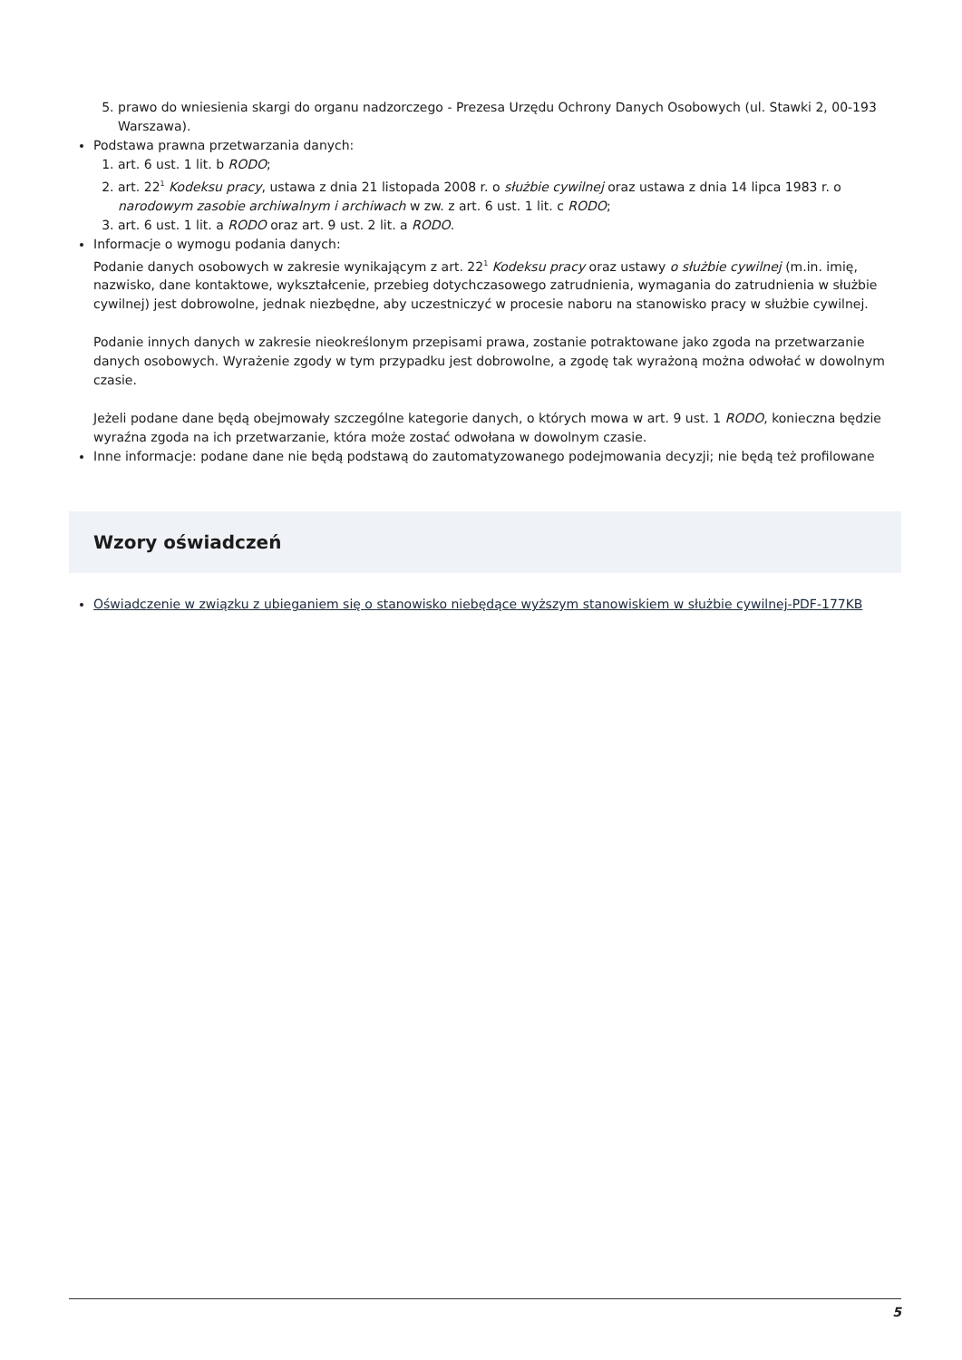5. prawo do wniesienia skargi do organu nadzorczego - Prezesa Urzędu Ochrony Danych Osobowych (ul. Stawki 2, 00-193 Warszawa).
Podstawa prawna przetwarzania danych:
1. art. 6 ust. 1 lit. b RODO;
2. art. 22<sup>1</sup> Kodeksu pracy, ustawa z dnia 21 listopada 2008 r. o służbie cywilnej oraz ustawa z dnia 14 lipca 1983 r. o narodowym zasobie archiwalnym i archiwach w zw. z art. 6 ust. 1 lit. c RODO;
3. art. 6 ust. 1 lit. a RODO oraz art. 9 ust. 2 lit. a RODO.
Informacje o wymogu podania danych:
Podanie danych osobowych w zakresie wynikającym z art. 22<sup>1</sup> Kodeksu pracy oraz ustawy o służbie cywilnej (m.in. imię, nazwisko, dane kontaktowe, wykształcenie, przebieg dotychczasowego zatrudnienia, wymagania do zatrudnienia w służbie cywilnej) jest dobrowolne, jednak niezbędne, aby uczestniczyć w procesie naboru na stanowisko pracy w służbie cywilnej.
Podanie innych danych w zakresie nieokreślonym przepisami prawa, zostanie potraktowane jako zgoda na przetwarzanie danych osobowych. Wyrażenie zgody w tym przypadku jest dobrowolne, a zgodę tak wyrażoną można odwołać w dowolnym czasie.
Jeżeli podane dane będą obejmowały szczególne kategorie danych, o których mowa w art. 9 ust. 1 RODO, konieczna będzie wyraźna zgoda na ich przetwarzanie, która może zostać odwołana w dowolnym czasie.
Inne informacje: podane dane nie będą podstawą do zautomatyzowanego podejmowania decyzji; nie będą też profilowane
Wzory oświadczeń
Oświadczenie w związku z ubieganiem się o stanowisko niebędące wyższym stanowiskiem w służbie cywilnej-PDF-177KB
5